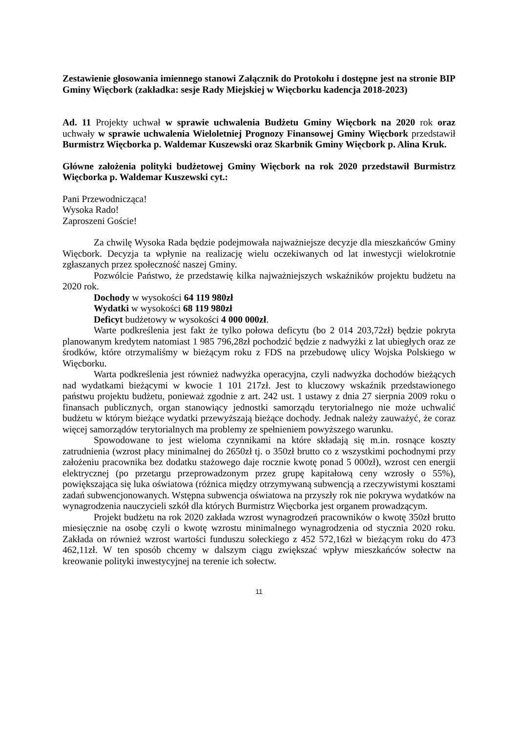Zestawienie głosowania imiennego stanowi Załącznik do Protokołu i dostępne jest na stronie BIP Gminy Więcbork (zakładka: sesje Rady Miejskiej w Więcborku kadencja 2018-2023)
Ad. 11 Projekty uchwał w sprawie uchwalenia Budżetu Gminy Więcbork na 2020 rok oraz uchwały w sprawie uchwalenia Wieloletniej Prognozy Finansowej Gminy Więcbork przedstawił Burmistrz Więcborka p. Waldemar Kuszewski oraz Skarbnik Gminy Więcbork p. Alina Kruk.
Główne założenia polityki budżetowej Gminy Więcbork na rok 2020 przedstawił Burmistrz Więcborka p. Waldemar Kuszewski cyt.:
Pani Przewodnicząca!
Wysoka Rado!
Zaproszeni Goście!
Za chwilę Wysoka Rada będzie podejmowała najważniejsze decyzje dla mieszkańców Gminy Więcbork. Decyzja ta wpłynie na realizację wielu oczekiwanych od lat inwestycji wielokrotnie zgłaszanych przez społeczność naszej Gminy.
Pozwólcie Państwo, że przedstawię kilka najważniejszych wskaźników projektu budżetu na 2020 rok.
Dochody w wysokości 64 119 980zł
Wydatki w wysokości 68 119 980zł
Deficyt budżetowy w wysokości 4 000 000zł.
Warte podkreślenia jest fakt że tylko połowa deficytu (bo 2 014 203,72zł) będzie pokryta planowanym kredytem natomiast 1 985 796,28zł pochodzić będzie z nadwyżki z lat ubiegłych oraz ze środków, które otrzymaliśmy w bieżącym roku z FDS na przebudowę ulicy Wojska Polskiego w Więcborku.
Warta podkreślenia jest również nadwyżka operacyjna, czyli nadwyżka dochodów bieżących nad wydatkami bieżącymi w kwocie 1 101 217zł. Jest to kluczowy wskaźnik przedstawionego państwu projektu budżetu, ponieważ zgodnie z art. 242 ust. 1 ustawy z dnia 27 sierpnia 2009 roku o finansach publicznych, organ stanowiący jednostki samorządu terytorialnego nie może uchwalić budżetu w którym bieżące wydatki przewyższają bieżące dochody. Jednak należy zauważyć, że coraz więcej samorządów terytorialnych ma problemy ze spełnieniem powyższego warunku.
Spowodowane to jest wieloma czynnikami na które składają się m.in. rosnące koszty zatrudnienia (wzrost płacy minimalnej do 2650zł tj. o 350zł brutto co z wszystkimi pochodnymi przy założeniu pracownika bez dodatku stażowego daje rocznie kwotę ponad 5 000zł), wzrost cen energii elektrycznej (po przetargu przeprowadzonym przez grupę kapitałową ceny wzrosły o 55%), powiększająca się luka oświatowa (różnica między otrzymywaną subwencją a rzeczywistymi kosztami zadań subwencjonowanych. Wstępna subwencja oświatowa na przyszły rok nie pokrywa wydatków na wynagrodzenia nauczycieli szkół dla których Burmistrz Więcborka jest organem prowadzącym.
Projekt budżetu na rok 2020 zakłada wzrost wynagrodzeń pracowników o kwotę 350zł brutto miesięcznie na osobę czyli o kwotę wzrostu minimalnego wynagrodzenia od stycznia 2020 roku. Zakłada on również wzrost wartości funduszu sołeckiego z 452 572,16zł w bieżącym roku do 473 462,11zł. W ten sposób chcemy w dalszym ciągu zwiększać wpływ mieszkańców sołectw na kreowanie polityki inwestycyjnej na terenie ich sołectw.
11